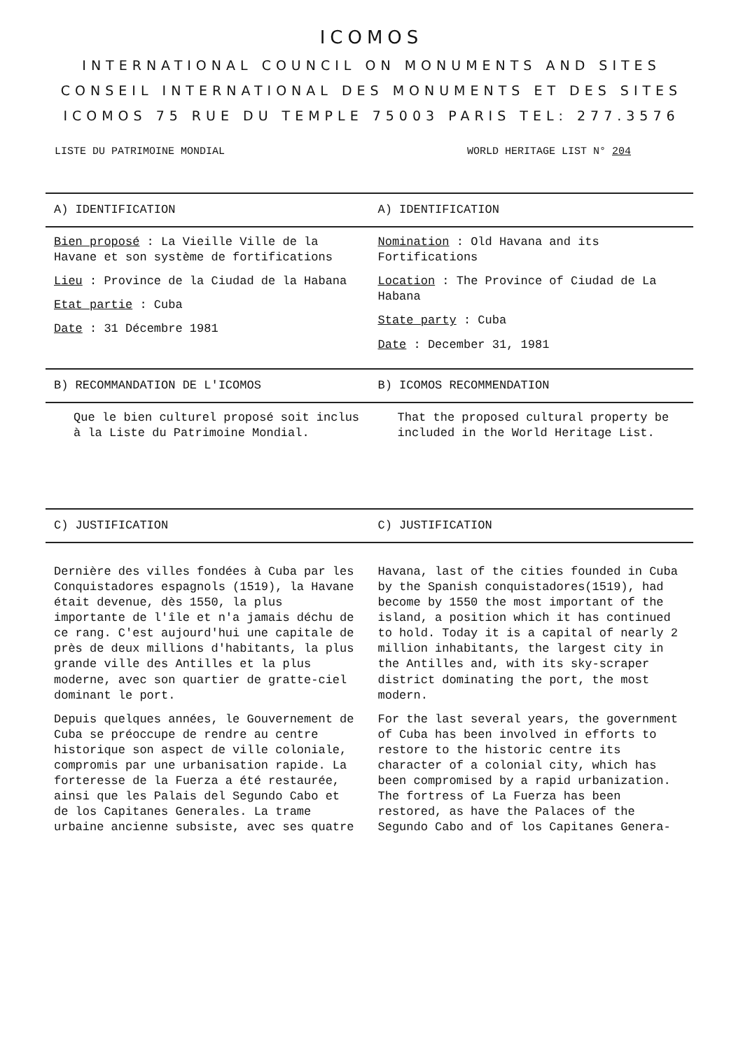ICOMOS
INTERNATIONAL COUNCIL ON MONUMENTS AND SITES
CONSEIL INTERNATIONAL DES MONUMENTS ET DES SITES
ICOMOS 75 RUE DU TEMPLE 75003 PARIS TEL: 277.3576
LISTE DU PATRIMOINE MONDIAL WORLD HERITAGE LIST N° 204
| A) IDENTIFICATION | A) IDENTIFICATION |
| Bien proposé : La Vieille Ville de la Havane et son système de fortifications Lieu : Province de la Ciudad de la Habana Etat partie : Cuba Date : 31 Décembre 1981 | Nomination : Old Havana and its Fortifications Location : The Province of Ciudad de La Habana State party : Cuba Date : December 31, 1981 |
| B) RECOMMANDATION DE L'ICOMOS | B) ICOMOS RECOMMENDATION |
| Que le bien culturel proposé soit inclus à la Liste du Patrimoine Mondial. | That the proposed cultural property be included in the World Heritage List. |
| C) JUSTIFICATION | C) JUSTIFICATION |
| Dernière des villes fondées à Cuba par les Conquistadores espagnols (1519), la Havane était devenue, dès 1550, la plus importante de l'île et n'a jamais déchu de ce rang. C'est aujourd'hui une capitale de près de deux millions d'habitants, la plus grande ville des Antilles et la plus moderne, avec son quartier de gratte-ciel dominant le port. Depuis quelques années, le Gouvernement de Cuba se préoccupe de rendre au centre historique son aspect de ville coloniale, compromis par une urbanisation rapide. La forteresse de la Fuerza a été restaurée, ainsi que les Palais del Segundo Cabo et de los Capitanes Generales. La trame urbaine ancienne subsiste, avec ses quatre | Havana, last of the cities founded in Cuba by the Spanish conquistadores(1519), had become by 1550 the most important of the island, a position which it has continued to hold. Today it is a capital of nearly 2 million inhabitants, the largest city in the Antilles and, with its sky-scraper district dominating the port, the most modern. For the last several years, the government of Cuba has been involved in efforts to restore to the historic centre its character of a colonial city, which has been compromised by a rapid urbanization. The fortress of La Fuerza has been restored, as have the Palaces of the Segundo Cabo and of los Capitanes Genera- |